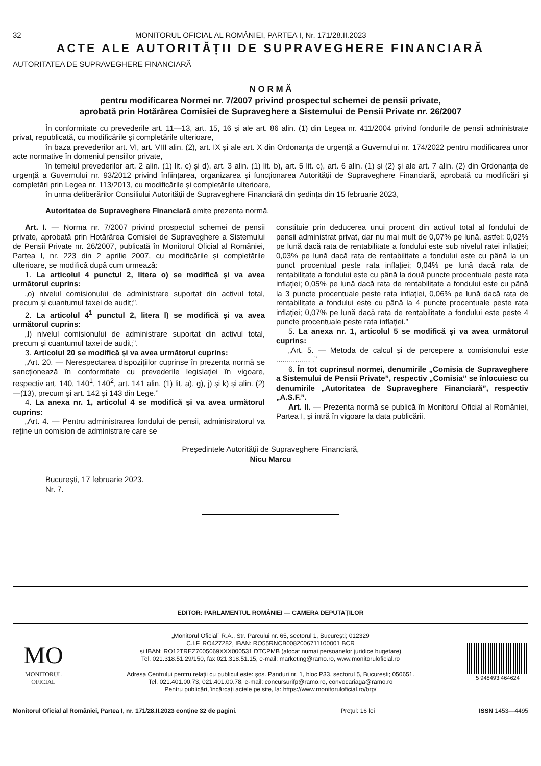32 MONITORUL OFICIAL AL ROMÂNIEI, PARTEA I, Nr. 171/28.II.2023
ACTE ALE AUTORITĂȚII DE SUPRAVEGHERE FINANCIARĂ
AUTORITATEA DE SUPRAVEGHERE FINANCIARĂ
N O R M Ă
pentru modificarea Normei nr. 7/2007 privind prospectul schemei de pensii private,
aprobată prin Hotărârea Comisiei de Supraveghere a Sistemului de Pensii Private nr. 26/2007
În conformitate cu prevederile art. 11—13, art. 15, 16 și ale art. 86 alin. (1) din Legea nr. 411/2004 privind fondurile de pensii administrate privat, republicată, cu modificările și completările ulterioare,
în baza prevederilor art. VI, art. VIII alin. (2), art. IX și ale art. X din Ordonanța de urgență a Guvernului nr. 174/2022 pentru modificarea unor acte normative în domeniul pensiilor private,
în temeiul prevederilor art. 2 alin. (1) lit. c) și d), art. 3 alin. (1) lit. b), art. 5 lit. c), art. 6 alin. (1) și (2) și ale art. 7 alin. (2) din Ordonanța de urgență a Guvernului nr. 93/2012 privind înființarea, organizarea și funcționarea Autorității de Supraveghere Financiară, aprobată cu modificări și completări prin Legea nr. 113/2013, cu modificările și completările ulterioare,
în urma deliberărilor Consiliului Autorității de Supraveghere Financiară din ședința din 15 februarie 2023,
Autoritatea de Supraveghere Financiară emite prezenta normă.
Art. I. — Norma nr. 7/2007 privind prospectul schemei de pensii private, aprobată prin Hotărârea Comisiei de Supraveghere a Sistemului de Pensii Private nr. 26/2007, publicată în Monitorul Oficial al României, Partea I, nr. 223 din 2 aprilie 2007, cu modificările și completările ulterioare, se modifică după cum urmează:
1. La articolul 4 punctul 2, litera o) se modifică și va avea următorul cuprins:
„o) nivelul comisionului de administrare suportat din activul total, precum și cuantumul taxei de audit;”.
2. La articolul 4<sup>1</sup> punctul 2, litera l) se modifică și va avea următorul cuprins:
„l) nivelul comisionului de administrare suportat din activul total, precum și cuantumul taxei de audit;”.
3. Articolul 20 se modifică și va avea următorul cuprins:
„Art. 20. — Nerespectarea dispozițiilor cuprinse în prezenta normă se sancționează în conformitate cu prevederile legislației în vigoare, respectiv art. 140, 140<sup>1</sup>, 140<sup>2</sup>, art. 141 alin. (1) lit. a), g), j) și k) și alin. (2)—(13), precum și art. 142 și 143 din Lege.”
4. La anexa nr. 1, articolul 4 se modifică și va avea următorul cuprins:
„Art. 4. — Pentru administrarea fondului de pensii, administratorul va reține un comision de administrare care se
constituie prin deducerea unui procent din activul total al fondului de pensii administrat privat, dar nu mai mult de 0,07% pe lună, astfel: 0,02% pe lună dacă rata de rentabilitate a fondului este sub nivelul ratei inflației; 0,03% pe lună dacă rata de rentabilitate a fondului este cu până la un punct procentual peste rata inflației; 0,04% pe lună dacă rata de rentabilitate a fondului este cu până la două puncte procentuale peste rata inflației; 0,05% pe lună dacă rata de rentabilitate a fondului este cu până la 3 puncte procentuale peste rata inflației, 0,06% pe lună dacă rata de rentabilitate a fondului este cu până la 4 puncte procentuale peste rata inflației; 0,07% pe lună dacă rata de rentabilitate a fondului este peste 4 puncte procentuale peste rata inflației.”
5. La anexa nr. 1, articolul 5 se modifică și va avea următorul cuprins:
„Art. 5. — Metoda de calcul și de percepere a comisionului este ................ .”
6. În tot cuprinsul normei, denumirile „Comisia de Supraveghere a Sistemului de Pensii Private”, respectiv „Comisia” se înlocuiesc cu denumirile „Autoritatea de Supraveghere Financiară”, respectiv „A.S.F.”.
Art. II. — Prezenta normă se publică în Monitorul Oficial al României, Partea I, și intră în vigoare la data publicării.
Președintele Autorității de Supraveghere Financiară,
Nicu Marcu
București, 17 februarie 2023.
Nr. 7.
EDITOR: PARLAMENTUL ROMÂNIEI — CAMERA DEPUTAȚILOR
MO
MONITORUL
OFICIAL
„Monitorul Oficial” R.A., Str. Parcului nr. 65, sectorul 1, București; 012329
C.I.F. RO427282, IBAN: RO55RNCB0082006711100001 BCR
și IBAN: RO12TREZ7005069XXX000531 DTCPMB (alocat numai persoanelor juridice bugetare)
Tel. 021.318.51.29/150, fax 021.318.51.15, e-mail: marketing@ramo.ro, www.monitoruloficial.ro
Adresa Centrului pentru relații cu publicul este: șos. Panduri nr. 1, bloc P33, sectorul 5, București; 050651.
Tel. 021.401.00.73, 021.401.00.78, e-mail: concursurifp@ramo.ro, convocariaga@ramo.ro
Pentru publicări, încărcați actele pe site, la: https://www.monitoruloficial.ro/brp/
5 948493 464624
Monitorul Oficial al României, Partea I, nr. 171/28.II.2023 conține 32 de pagini. Prețul: 16 lei ISSN 1453—4495